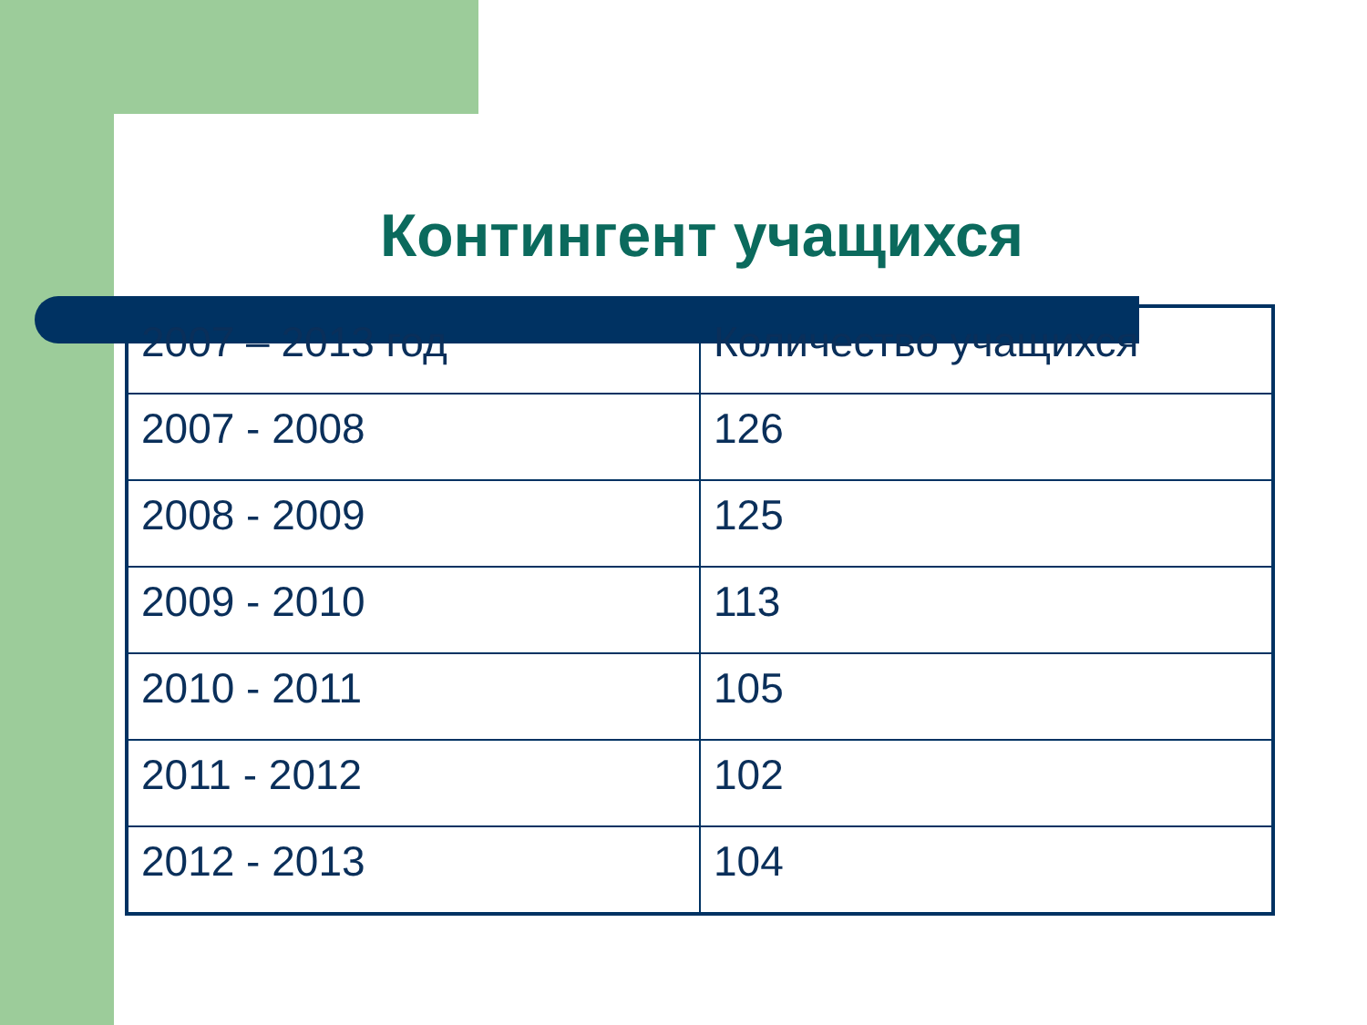Контингент учащихся
| 2007 – 2013 год | Количество учащихся |
| --- | --- |
| 2007 - 2008 | 126 |
| 2008 - 2009 | 125 |
| 2009 - 2010 | 113 |
| 2010 - 2011 | 105 |
| 2011 - 2012 | 102 |
| 2012 - 2013 | 104 |